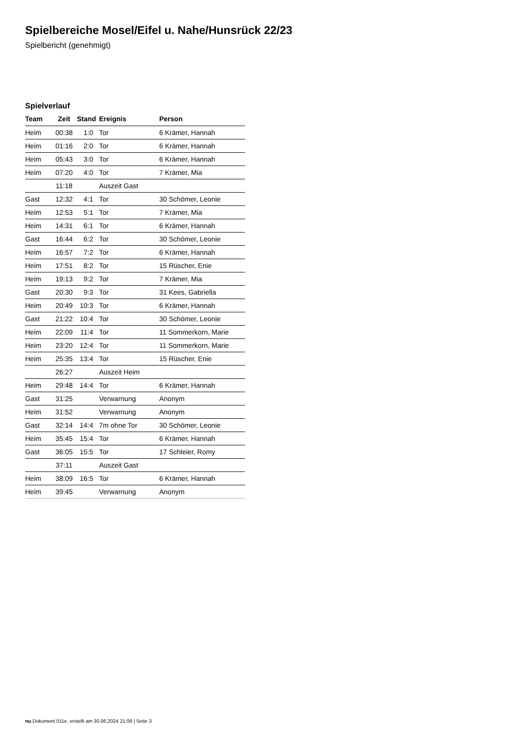Spielbereiche Mosel/Eifel u. Nahe/Hunsrück 22/23
Spielbericht (genehmigt)
Spielverlauf
| Team | Zeit | Stand | Ereignis | Person |
| --- | --- | --- | --- | --- |
| Heim | 00:38 | 1:0 | Tor | 6 Krämer, Hannah |
| Heim | 01:16 | 2:0 | Tor | 6 Krämer, Hannah |
| Heim | 05:43 | 3:0 | Tor | 6 Krämer, Hannah |
| Heim | 07:20 | 4:0 | Tor | 7 Krämer, Mia |
| | 11:18 | | Auszeit Gast | |
| Gast | 12:32 | 4:1 | Tor | 30 Schömer, Leonie |
| Heim | 12:53 | 5:1 | Tor | 7 Krämer, Mia |
| Heim | 14:31 | 6:1 | Tor | 6 Krämer, Hannah |
| Gast | 16:44 | 6:2 | Tor | 30 Schömer, Leonie |
| Heim | 16:57 | 7:2 | Tor | 6 Krämer, Hannah |
| Heim | 17:51 | 8:2 | Tor | 15 Rüscher, Enie |
| Heim | 19:13 | 9:2 | Tor | 7 Krämer, Mia |
| Gast | 20:30 | 9:3 | Tor | 31 Kees, Gabriella |
| Heim | 20:49 | 10:3 | Tor | 6 Krämer, Hannah |
| Gast | 21:22 | 10:4 | Tor | 30 Schömer, Leonie |
| Heim | 22:09 | 11:4 | Tor | 11 Sommerkorn, Marie |
| Heim | 23:20 | 12:4 | Tor | 11 Sommerkorn, Marie |
| Heim | 25:35 | 13:4 | Tor | 15 Rüscher, Enie |
| | 26:27 | | Auszeit Heim | |
| Heim | 29:48 | 14:4 | Tor | 6 Krämer, Hannah |
| Gast | 31:25 | | Verwarnung | Anonym |
| Heim | 31:52 | | Verwarnung | Anonym |
| Gast | 32:14 | 14:4 | 7m ohne Tor | 30 Schömer, Leonie |
| Heim | 35:45 | 15:4 | Tor | 6 Krämer, Hannah |
| Gast | 36:05 | 15:5 | Tor | 17 Schleier, Romy |
| | 37:11 | | Auszeit Gast | |
| Heim | 38:09 | 16:5 | Tor | 6 Krämer, Hannah |
| Heim | 39:45 | | Verwarnung | Anonym |
nu.Dokument 011e, erstellt am 30.06.2024 21:09 | Seite 3